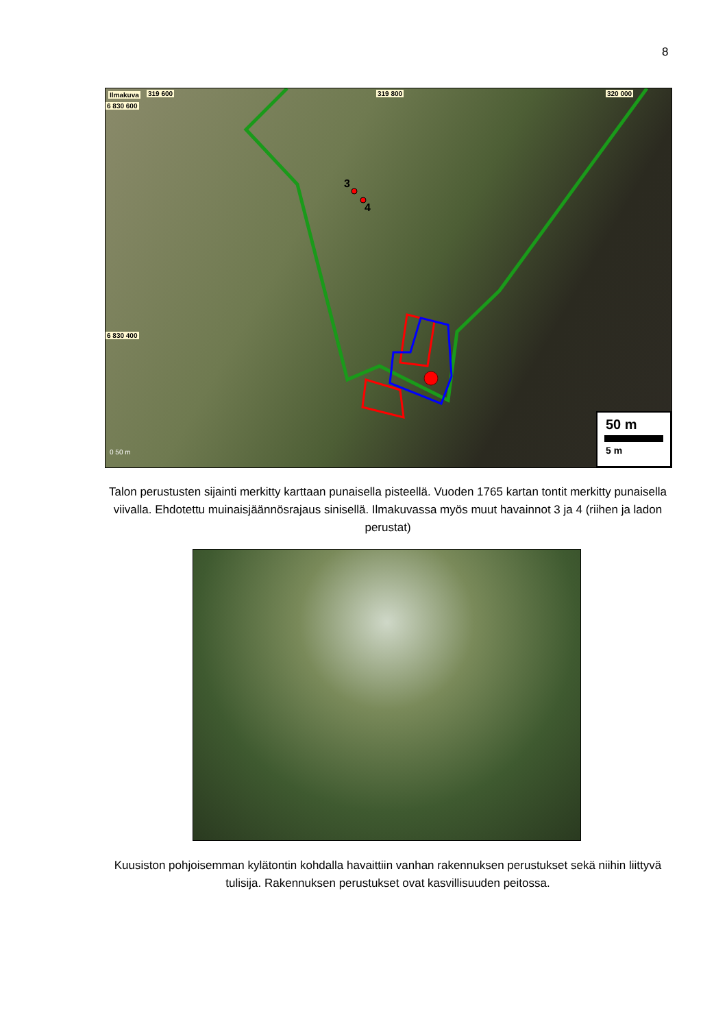8
Ilmakuva 319 600 319 800 320 000
6 830 600
6 830 400
3
4
0 50 m
50 m
5 m
Talon perustusten sijainti merkitty karttaan punaisella pisteellä. Vuoden 1765 kartan tontit merkitty punaisella viivalla. Ehdotettu muinaisjäännösrajaus sinisellä. Ilmakuvassa myös muut havainnot 3 ja 4 (riihen ja ladon perustat)
Kuusiston pohjoisemman kylätontin kohdalla havaittiin vanhan rakennuksen perustukset sekä niihin liittyvä tulisija. Rakennuksen perustukset ovat kasvillisuuden peitossa.